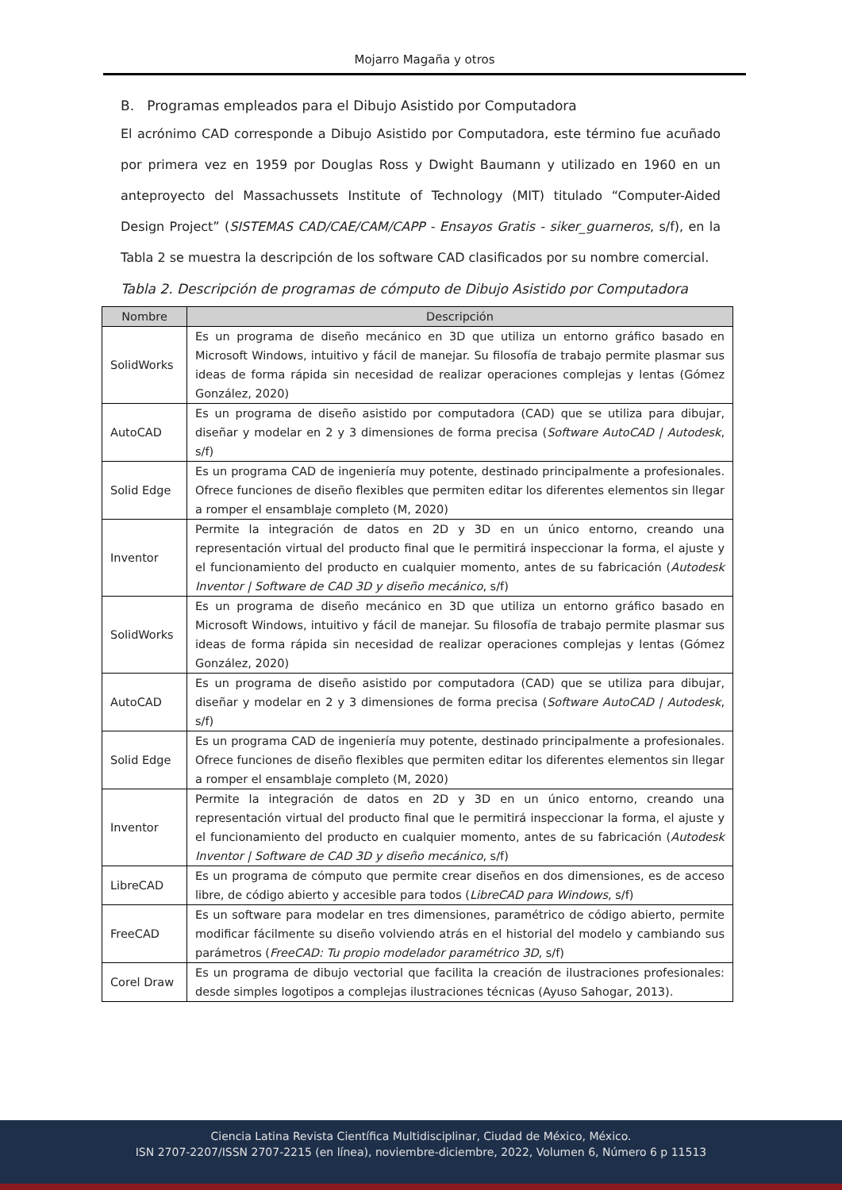Mojarro Magaña y otros
B. Programas empleados para el Dibujo Asistido por Computadora
El acrónimo CAD corresponde a Dibujo Asistido por Computadora, este término fue acuñado por primera vez en 1959 por Douglas Ross y Dwight Baumann y utilizado en 1960 en un anteproyecto del Massachussets Institute of Technology (MIT) titulado “Computer-Aided Design Project” (SISTEMAS CAD/CAE/CAM/CAPP - Ensayos Gratis - siker_guarneros, s/f), en la Tabla 2 se muestra la descripción de los software CAD clasificados por su nombre comercial.
Tabla 2. Descripción de programas de cómputo de Dibujo Asistido por Computadora
| Nombre | Descripción |
| --- | --- |
| SolidWorks | Es un programa de diseño mecánico en 3D que utiliza un entorno gráfico basado en Microsoft Windows, intuitivo y fácil de manejar. Su filosofía de trabajo permite plasmar sus ideas de forma rápida sin necesidad de realizar operaciones complejas y lentas (Gómez González, 2020) |
| AutoCAD | Es un programa de diseño asistido por computadora (CAD) que se utiliza para dibujar, diseñar y modelar en 2 y 3 dimensiones de forma precisa ( Software AutoCAD / Autodesk , s/f) |
| Solid Edge | Es un programa CAD de ingeniería muy potente, destinado principalmente a profesionales. Ofrece funciones de diseño flexibles que permiten editar los diferentes elementos sin llegar a romper el ensamblaje completo (M, 2020) |
| Inventor | Permite la integración de datos en 2D y 3D en un único entorno, creando una representación virtual del producto final que le permitirá inspeccionar la forma, el ajuste y el funcionamiento del producto en cualquier momento, antes de su fabricación ( Autodesk Inventor / Software de CAD 3D y diseño mecánico , s/f) |
| SolidWorks | Es un programa de diseño mecánico en 3D que utiliza un entorno gráfico basado en Microsoft Windows, intuitivo y fácil de manejar. Su filosofía de trabajo permite plasmar sus ideas de forma rápida sin necesidad de realizar operaciones complejas y lentas (Gómez González, 2020) |
| AutoCAD | Es un programa de diseño asistido por computadora (CAD) que se utiliza para dibujar, diseñar y modelar en 2 y 3 dimensiones de forma precisa ( Software AutoCAD / Autodesk , s/f) |
| Solid Edge | Es un programa CAD de ingeniería muy potente, destinado principalmente a profesionales. Ofrece funciones de diseño flexibles que permiten editar los diferentes elementos sin llegar a romper el ensamblaje completo (M, 2020) |
| Inventor | Permite la integración de datos en 2D y 3D en un único entorno, creando una representación virtual del producto final que le permitirá inspeccionar la forma, el ajuste y el funcionamiento del producto en cualquier momento, antes de su fabricación ( Autodesk Inventor / Software de CAD 3D y diseño mecánico , s/f) |
| LibreCAD | Es un programa de cómputo que permite crear diseños en dos dimensiones, es de acceso libre, de código abierto y accesible para todos ( LibreCAD para Windows , s/f) |
| FreeCAD | Es un software para modelar en tres dimensiones, paramétrico de código abierto, permite modificar fácilmente su diseño volviendo atrás en el historial del modelo y cambiando sus parámetros ( FreeCAD: Tu propio modelador paramétrico 3D , s/f) |
| Corel Draw | Es un programa de dibujo vectorial que facilita la creación de ilustraciones profesionales: desde simples logotipos a complejas ilustraciones técnicas (Ayuso Sahogar, 2013). |
Ciencia Latina Revista Científica Multidisciplinar, Ciudad de México, México.
ISN 2707-2207/ISSN 2707-2215 (en línea), noviembre-diciembre, 2022, Volumen 6, Número 6 p 11513